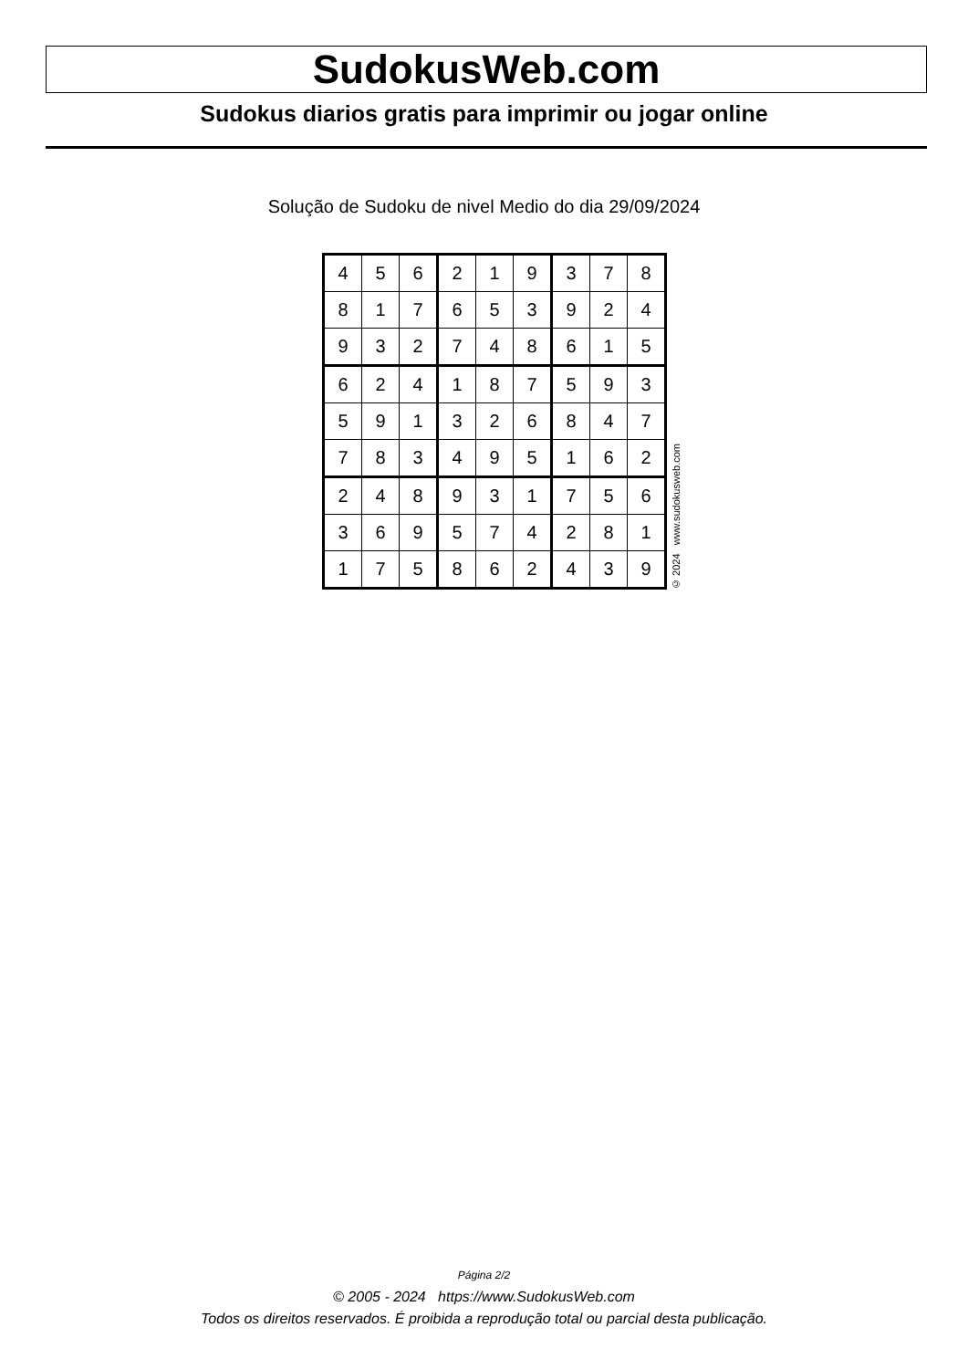SudokusWeb.com
Sudokus diarios gratis para imprimir ou jogar online
Solução de Sudoku de nivel Medio do dia 29/09/2024
| 4 | 5 | 6 | 2 | 1 | 9 | 3 | 7 | 8 |
| 8 | 1 | 7 | 6 | 5 | 3 | 9 | 2 | 4 |
| 9 | 3 | 2 | 7 | 4 | 8 | 6 | 1 | 5 |
| 6 | 2 | 4 | 1 | 8 | 7 | 5 | 9 | 3 |
| 5 | 9 | 1 | 3 | 2 | 6 | 8 | 4 | 7 |
| 7 | 8 | 3 | 4 | 9 | 5 | 1 | 6 | 2 |
| 2 | 4 | 8 | 9 | 3 | 1 | 7 | 5 | 6 |
| 3 | 6 | 9 | 5 | 7 | 4 | 2 | 8 | 1 |
| 1 | 7 | 5 | 8 | 6 | 2 | 4 | 3 | 9 |
© 2024 www.sudokusweb.com
Página 2/2
© 2005 - 2024 https://www.SudokusWeb.com
Todos os direitos reservados. É proibida a reprodução total ou parcial desta publicação.